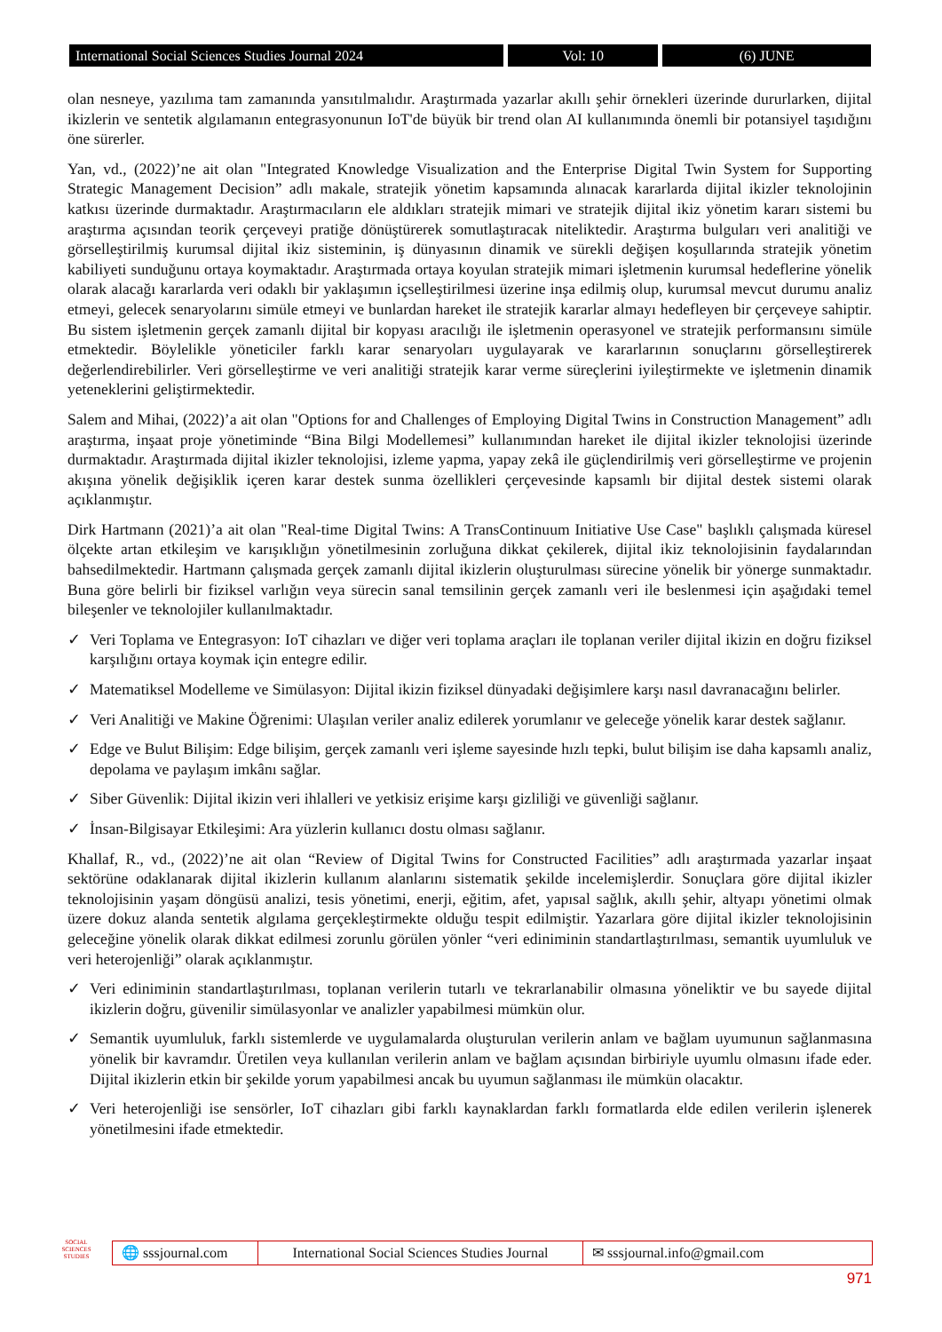International Social Sciences Studies Journal 2024 Vol: 10 (6) JUNE
olan nesneye, yazılıma tam zamanında yansıtılmalıdır. Araştırmada yazarlar akıllı şehir örnekleri üzerinde dururlarken, dijital ikizlerin ve sentetik algılamanın entegrasyonunun IoT'de büyük bir trend olan AI kullanımında önemli bir potansiyel taşıdığını öne sürerler.
Yan, vd., (2022)’ne ait olan "Integrated Knowledge Visualization and the Enterprise Digital Twin System for Supporting Strategic Management Decision” adlı makale, stratejik yönetim kapsamında alınacak kararlarda dijital ikizler teknolojinin katkısı üzerinde durmaktadır. Araştırmacıların ele aldıkları stratejik mimari ve stratejik dijital ikiz yönetim kararı sistemi bu araştırma açısından teorik çerçeveyi pratiğe dönüştürerek somutlaştıracak niteliktedir. Araştırma bulguları veri analitiği ve görselleştirilmiş kurumsal dijital ikiz sisteminin, iş dünyasının dinamik ve sürekli değişen koşullarında stratejik yönetim kabiliyeti sunduğunu ortaya koymaktadır. Araştırmada ortaya koyulan stratejik mimari işletmenin kurumsal hedeflerine yönelik olarak alacağı kararlarda veri odaklı bir yaklaşımın içselleştirilmesi üzerine inşa edilmiş olup, kurumsal mevcut durumu analiz etmeyi, gelecek senaryolarını simüle etmeyi ve bunlardan hareket ile stratejik kararlar almayı hedefleyen bir çerçeveye sahiptir. Bu sistem işletmenin gerçek zamanlı dijital bir kopyası aracılığı ile işletmenin operasyonel ve stratejik performansını simüle etmektedir. Böylelikle yöneticiler farklı karar senaryoları uygulayarak ve kararlarının sonuçlarını görselleştirerek değerlendirebilirler. Veri görselleştirme ve veri analitiği stratejik karar verme süreçlerini iyileştirmekte ve işletmenin dinamik yeteneklerini geliştirmektedir.
Salem and Mihai, (2022)’a ait olan "Options for and Challenges of Employing Digital Twins in Construction Management” adlı araştırma, inşaat proje yönetiminde “Bina Bilgi Modellemesi” kullanımından hareket ile dijital ikizler teknolojisi üzerinde durmaktadır. Araştırmada dijital ikizler teknolojisi, izleme yapma, yapay zekâ ile güçlendirilmiş veri görselleştirme ve projenin akışına yönelik değişiklik içeren karar destek sunma özellikleri çerçevesinde kapsamlı bir dijital destek sistemi olarak açıklanmıştır.
Dirk Hartmann (2021)’a ait olan "Real-time Digital Twins: A TransContinuum Initiative Use Case" başlıklı çalışmada küresel ölçekte artan etkileşim ve karışıklığın yönetilmesinin zorluğuna dikkat çekilerek, dijital ikiz teknolojisinin faydalarından bahsedilmektedir. Hartmann çalışmada gerçek zamanlı dijital ikizlerin oluşturulması sürecine yönelik bir yönerge sunmaktadır. Buna göre belirli bir fiziksel varlığın veya sürecin sanal temsilinin gerçek zamanlı veri ile beslenmesi için aşağıdaki temel bileşenler ve teknolojiler kullanılmaktadır.
✓ Veri Toplama ve Entegrasyon: IoT cihazları ve diğer veri toplama araçları ile toplanan veriler dijital ikizin en doğru fiziksel karşılığını ortaya koymak için entegre edilir.
✓ Matematiksel Modelleme ve Simülasyon: Dijital ikizin fiziksel dünyadaki değişimlere karşı nasıl davranacağını belirler.
✓ Veri Analitiği ve Makine Öğrenimi: Ulaşılan veriler analiz edilerek yorumlanır ve geleceğe yönelik karar destek sağlanır.
✓ Edge ve Bulut Bilişim: Edge bilişim, gerçek zamanlı veri işleme sayesinde hızlı tepki, bulut bilişim ise daha kapsamlı analiz, depolama ve paylaşım imkânı sağlar.
✓ Siber Güvenlik: Dijital ikizin veri ihlalleri ve yetkisiz erişime karşı gizliliği ve güvenliği sağlanır.
✓ İnsan-Bilgisayar Etkileşimi: Ara yüzlerin kullanıcı dostu olması sağlanır.
Khallaf, R., vd., (2022)’ne ait olan “Review of Digital Twins for Constructed Facilities” adlı araştırmada yazarlar inşaat sektörüne odaklanarak dijital ikizlerin kullanım alanlarını sistematik şekilde incelemişlerdir. Sonuçlara göre dijital ikizler teknolojisinin yaşam döngüsü analizi, tesis yönetimi, enerji, eğitim, afet, yapısal sağlık, akıllı şehir, altyapı yönetimi olmak üzere dokuz alanda sentetik algılama gerçekleştirmekte olduğu tespit edilmiştir. Yazarlara göre dijital ikizler teknolojisinin geleceğine yönelik olarak dikkat edilmesi zorunlu görülen yönler “veri ediniminin standartlaştırılması, semantik uyumluluk ve veri heterojenliği” olarak açıklanmıştır.
✓ Veri ediniminin standartlaştırılması, toplanan verilerin tutarlı ve tekrarlanabilir olmasına yöneliktir ve bu sayede dijital ikizlerin doğru, güvenilir simülasyonlar ve analizler yapabilmesi mümkün olur.
✓ Semantik uyumluluk, farklı sistemlerde ve uygulamalarda oluşturulan verilerin anlam ve bağlam uyumunun sağlanmasına yönelik bir kavramdır. Üretilen veya kullanılan verilerin anlam ve bağlam açısından birbiriyle uyumlu olmasını ifade eder. Dijital ikizlerin etkin bir şekilde yorum yapabilmesi ancak bu uyumun sağlanması ile mümkün olacaktır.
✓ Veri heterojenliği ise sensörler, IoT cihazları gibi farklı kaynaklardan farklı formatlarda elde edilen verilerin işlenerek yönetilmesini ifade etmektedir.
SOCIAL SCIENCES STUDIES
🌐 sssjournal.com
International Social Sciences Studies Journal
✉ sssjournal.info@gmail.com
971